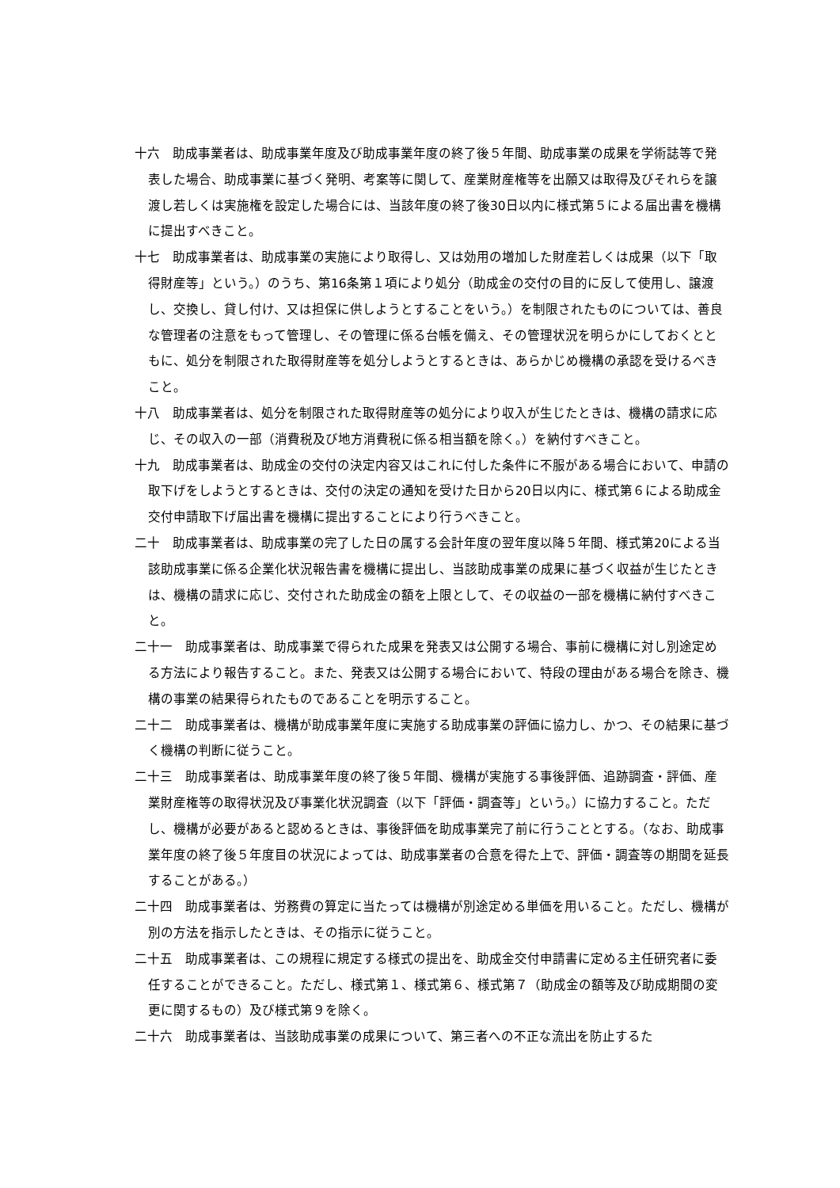十六　助成事業者は、助成事業年度及び助成事業年度の終了後５年間、助成事業の成果を学術誌等で発表した場合、助成事業に基づく発明、考案等に関して、産業財産権等を出願又は取得及びそれらを譲渡し若しくは実施権を設定した場合には、当該年度の終了後30日以内に様式第５による届出書を機構に提出すべきこと。
十七　助成事業者は、助成事業の実施により取得し、又は効用の増加した財産若しくは成果（以下「取得財産等」という。）のうち、第16条第１項により処分（助成金の交付の目的に反して使用し、譲渡し、交換し、貸し付け、又は担保に供しようとすることをいう。）を制限されたものについては、善良な管理者の注意をもって管理し、その管理に係る台帳を備え、その管理状況を明らかにしておくとともに、処分を制限された取得財産等を処分しようとするときは、あらかじめ機構の承認を受けるべきこと。
十八　助成事業者は、処分を制限された取得財産等の処分により収入が生じたときは、機構の請求に応じ、その収入の一部（消費税及び地方消費税に係る相当額を除く。）を納付すべきこと。
十九　助成事業者は、助成金の交付の決定内容又はこれに付した条件に不服がある場合において、申請の取下げをしようとするときは、交付の決定の通知を受けた日から20日以内に、様式第６による助成金交付申請取下げ届出書を機構に提出することにより行うべきこと。
二十　助成事業者は、助成事業の完了した日の属する会計年度の翌年度以降５年間、様式第20による当該助成事業に係る企業化状況報告書を機構に提出し、当該助成事業の成果に基づく収益が生じたときは、機構の請求に応じ、交付された助成金の額を上限として、その収益の一部を機構に納付すべきこと。
二十一　助成事業者は、助成事業で得られた成果を発表又は公開する場合、事前に機構に対し別途定める方法により報告すること。また、発表又は公開する場合において、特段の理由がある場合を除き、機構の事業の結果得られたものであることを明示すること。
二十二　助成事業者は、機構が助成事業年度に実施する助成事業の評価に協力し、かつ、その結果に基づく機構の判断に従うこと。
二十三　助成事業者は、助成事業年度の終了後５年間、機構が実施する事後評価、追跡調査・評価、産業財産権等の取得状況及び事業化状況調査（以下「評価・調査等」という。）に協力すること。ただし、機構が必要があると認めるときは、事後評価を助成事業完了前に行うこととする。（なお、助成事業年度の終了後５年度目の状況によっては、助成事業者の合意を得た上で、評価・調査等の期間を延長することがある。）
二十四　助成事業者は、労務費の算定に当たっては機構が別途定める単価を用いること。ただし、機構が別の方法を指示したときは、その指示に従うこと。
二十五　助成事業者は、この規程に規定する様式の提出を、助成金交付申請書に定める主任研究者に委任することができること。ただし、様式第１、様式第６、様式第７（助成金の額等及び助成期間の変更に関するもの）及び様式第９を除く。
二十六　助成事業者は、当該助成事業の成果について、第三者への不正な流出を防止するた